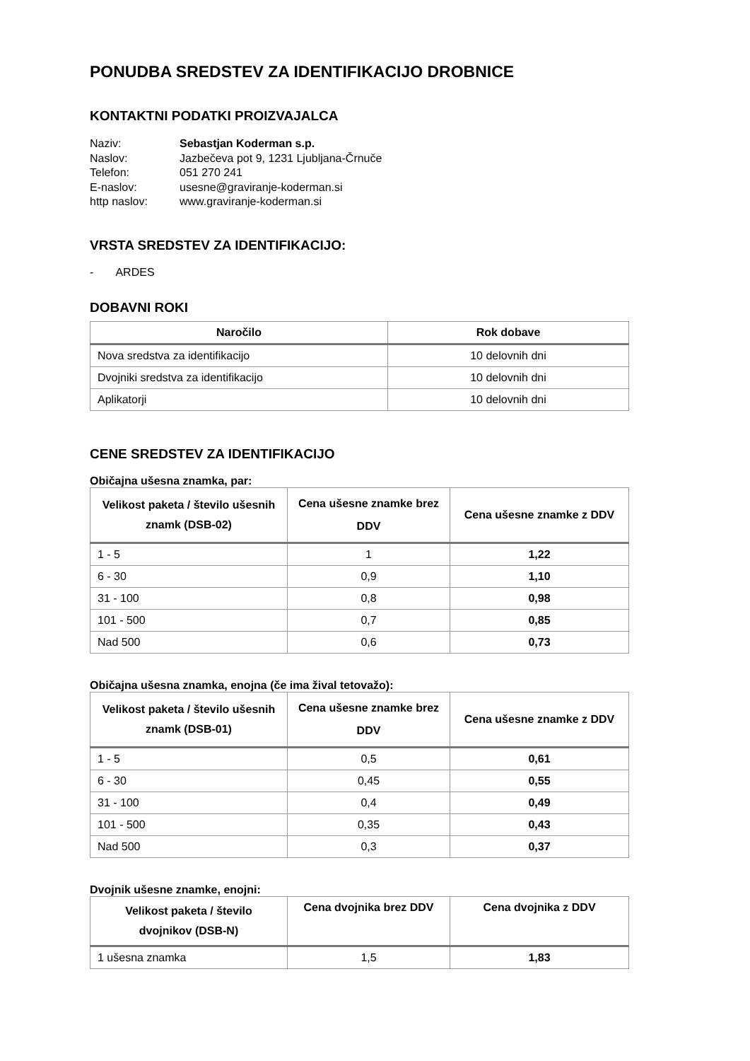PONUDBA SREDSTEV ZA IDENTIFIKACIJO DROBNICE
KONTAKTNI PODATKI PROIZVAJALCA
Naziv: Sebastjan Koderman s.p.
Naslov: Jazbečeva pot 9, 1231 Ljubljana-Črnuče
Telefon: 051 270 241
E-naslov: usesne@graviranje-koderman.si
http naslov: www.graviranje-koderman.si
VRSTA SREDSTEV ZA IDENTIFIKACIJO:
- ARDES
DOBAVNI ROKI
| Naročilo | Rok dobave |
| --- | --- |
| Nova sredstva za identifikacijo | 10 delovnih dni |
| Dvojniki sredstva za identifikacijo | 10 delovnih dni |
| Aplikatorji | 10 delovnih dni |
CENE SREDSTEV ZA IDENTIFIKACIJO
Običajna ušesna znamka, par:
| Velikost paketa / število ušesnih znamk (DSB-02) | Cena ušesne znamke brez DDV | Cena ušesne znamke z DDV |
| --- | --- | --- |
| 1 - 5 | 1 | 1,22 |
| 6 - 30 | 0,9 | 1,10 |
| 31 - 100 | 0,8 | 0,98 |
| 101 - 500 | 0,7 | 0,85 |
| Nad 500 | 0,6 | 0,73 |
Običajna ušesna znamka, enojna (če ima žival tetovažo):
| Velikost paketa / število ušesnih znamk (DSB-01) | Cena ušesne znamke brez DDV | Cena ušesne znamke z DDV |
| --- | --- | --- |
| 1 - 5 | 0,5 | 0,61 |
| 6 - 30 | 0,45 | 0,55 |
| 31 - 100 | 0,4 | 0,49 |
| 101 - 500 | 0,35 | 0,43 |
| Nad 500 | 0,3 | 0,37 |
Dvojnik ušesne znamke, enojni:
| Velikost paketa / število dvojnikov (DSB-N) | Cena dvojnika brez DDV | Cena dvojnika z DDV |
| --- | --- | --- |
| 1 ušesna znamka | 1,5 | 1,83 |